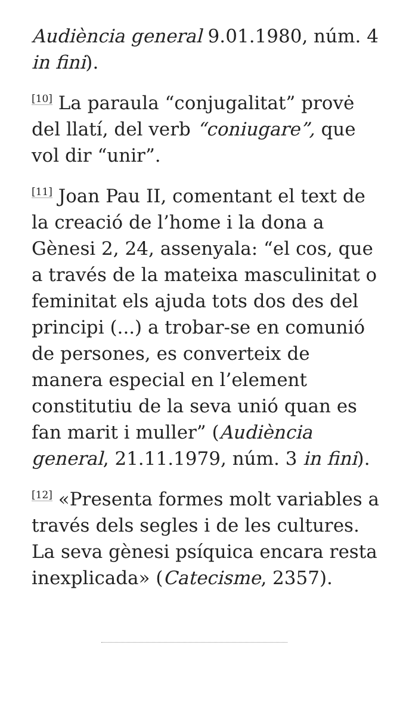Audiència general 9.01.1980, núm. 4 in fini).
<sup>[10]</sup> La paraula “conjugalitat” provė del llatí, del verb “coniugare”, que vol dir “unir”.
<sup>[11]</sup> Joan Pau II, comentant el text de la creació de l’home i la dona a Gènesi 2, 24, assenyala: “el cos, que a través de la mateixa masculinitat o feminitat els ajuda tots dos des del principi (...) a trobar-se en comunió de persones, es converteix de manera especial en l’element constitutiu de la seva unió quan es fan marit i muller” (Audiència general, 21.11.1979, núm. 3 in fini).
<sup>[12]</sup> «Presenta formes molt variables a través dels segles i de les cultures. La seva gènesi psíquica encara resta inexplicada» (Catecisme, 2357).